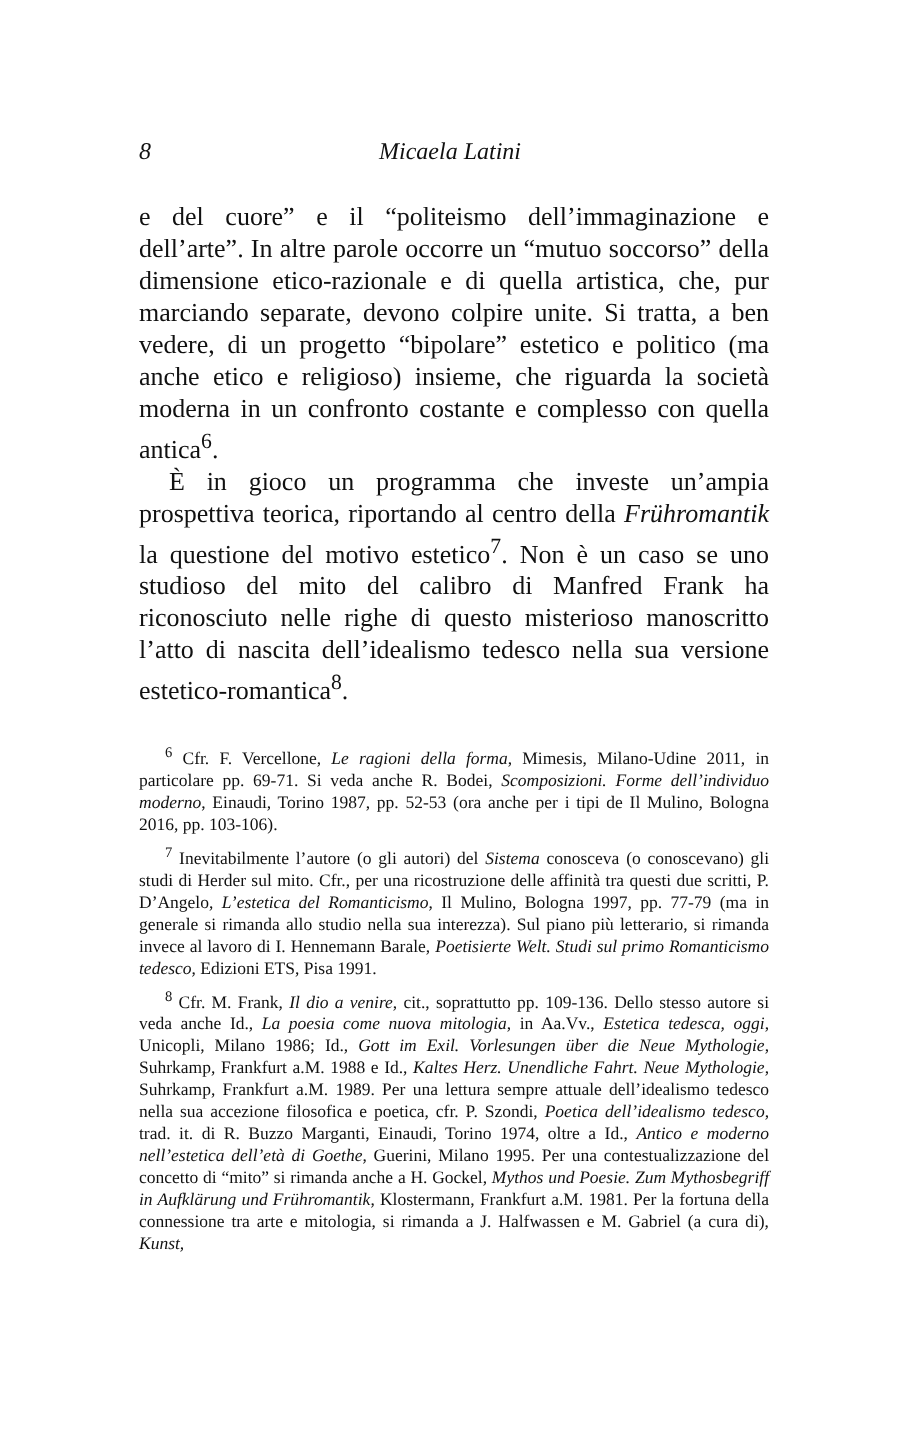8 Micaela Latini
e del cuore” e il “politeismo dell’immaginazione e dell’arte”. In altre parole occorre un “mutuo soccorso” della dimensione etico-razionale e di quella artistica, che, pur marciando separate, devono colpire unite. Si tratta, a ben vedere, di un progetto “bipolare” estetico e politico (ma anche etico e religioso) insieme, che riguarda la società moderna in un confronto costante e complesso con quella antica<sup>6</sup>.
È in gioco un programma che investe un’ampia prospettiva teorica, riportando al centro della Frühromantik la questione del motivo estetico<sup>7</sup>. Non è un caso se uno studioso del mito del calibro di Manfred Frank ha riconosciuto nelle righe di questo misterioso manoscritto l’atto di nascita dell’idealismo tedesco nella sua versione estetico-romantica<sup>8</sup>.
<sup>6</sup> Cfr. F. Vercellone, Le ragioni della forma, Mimesis, Milano-Udine 2011, in particolare pp. 69-71. Si veda anche R. Bodei, Scomposizioni. Forme dell’individuo moderno, Einaudi, Torino 1987, pp. 52-53 (ora anche per i tipi de Il Mulino, Bologna 2016, pp. 103-106).
<sup>7</sup> Inevitabilmente l’autore (o gli autori) del Sistema conosceva (o conoscevano) gli studi di Herder sul mito. Cfr., per una ricostruzione delle affinità tra questi due scritti, P. D’Angelo, L’estetica del Romanticismo, Il Mulino, Bologna 1997, pp. 77-79 (ma in generale si rimanda allo studio nella sua interezza). Sul piano più letterario, si rimanda invece al lavoro di I. Hennemann Barale, Poetisierte Welt. Studi sul primo Romanticismo tedesco, Edizioni ETS, Pisa 1991.
<sup>8</sup> Cfr. M. Frank, Il dio a venire, cit., soprattutto pp. 109-136. Dello stesso autore si veda anche Id., La poesia come nuova mitologia, in Aa.Vv., Estetica tedesca, oggi, Unicopli, Milano 1986; Id., Gott im Exil. Vorlesungen über die Neue Mythologie, Suhrkamp, Frankfurt a.M. 1988 e Id., Kaltes Herz. Unendliche Fahrt. Neue Mythologie, Suhrkamp, Frankfurt a.M. 1989. Per una lettura sempre attuale dell’idealismo tedesco nella sua accezione filosofica e poetica, cfr. P. Szondi, Poetica dell’idealismo tedesco, trad. it. di R. Buzzo Marganti, Einaudi, Torino 1974, oltre a Id., Antico e moderno nell’estetica dell’età di Goethe, Guerini, Milano 1995. Per una contestualizzazione del concetto di “mito” si rimanda anche a H. Gockel, Mythos und Poesie. Zum Mythosbegriff in Aufklärung und Frühromantik, Klostermann, Frankfurt a.M. 1981. Per la fortuna della connessione tra arte e mitologia, si rimanda a J. Halfwassen e M. Gabriel (a cura di), Kunst,